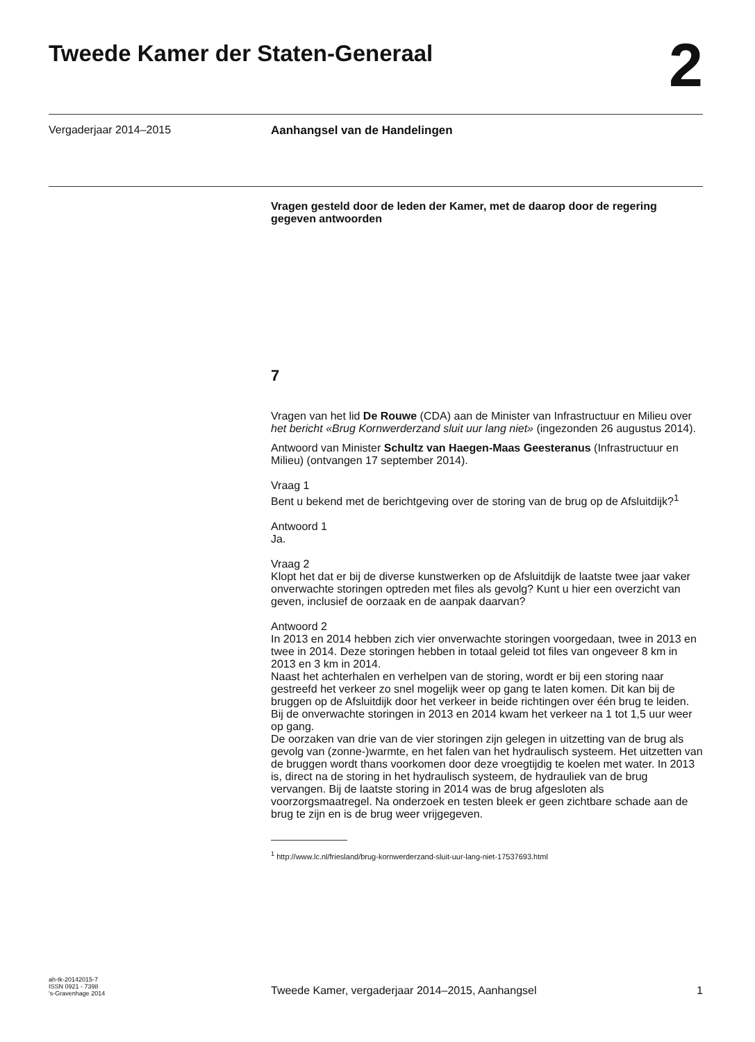Tweede Kamer der Staten-Generaal
2
Vergaderjaar 2014–2015 Aanhangsel van de Handelingen
Vragen gesteld door de leden der Kamer, met de daarop door de regering gegeven antwoorden
7
Vragen van het lid De Rouwe (CDA) aan de Minister van Infrastructuur en Milieu over het bericht «Brug Kornwerderzand sluit uur lang niet» (ingezonden 26 augustus 2014).
Antwoord van Minister Schultz van Haegen-Maas Geesteranus (Infrastructuur en Milieu) (ontvangen 17 september 2014).
Vraag 1
Bent u bekend met de berichtgeving over de storing van de brug op de Afsluitdijk?<sup>1</sup>
Antwoord 1
Ja.
Vraag 2
Klopt het dat er bij de diverse kunstwerken op de Afsluitdijk de laatste twee jaar vaker onverwachte storingen optreden met files als gevolg? Kunt u hier een overzicht van geven, inclusief de oorzaak en de aanpak daarvan?
Antwoord 2
In 2013 en 2014 hebben zich vier onverwachte storingen voorgedaan, twee in 2013 en twee in 2014. Deze storingen hebben in totaal geleid tot files van ongeveer 8 km in 2013 en 3 km in 2014.
Naast het achterhalen en verhelpen van de storing, wordt er bij een storing naar gestreefd het verkeer zo snel mogelijk weer op gang te laten komen. Dit kan bij de bruggen op de Afsluitdijk door het verkeer in beide richtingen over één brug te leiden. Bij de onverwachte storingen in 2013 en 2014 kwam het verkeer na 1 tot 1,5 uur weer op gang.
De oorzaken van drie van de vier storingen zijn gelegen in uitzetting van de brug als gevolg van (zonne-)warmte, en het falen van het hydraulisch systeem. Het uitzetten van de bruggen wordt thans voorkomen door deze vroegtijdig te koelen met water. In 2013 is, direct na de storing in het hydraulisch systeem, de hydrauliek van de brug vervangen. Bij de laatste storing in 2014 was de brug afgesloten als voorzorgsmaatregel. Na onderzoek en testen bleek er geen zichtbare schade aan de brug te zijn en is de brug weer vrijgegeven.
<sup>1</sup> http://www.lc.nl/friesland/brug-kornwerderzand-sluit-uur-lang-niet-17537693.html
ah-tk-20142015-7
ISSN 0921 - 7398
's-Gravenhage 2014
Tweede Kamer, vergaderjaar 2014–2015, Aanhangsel
1